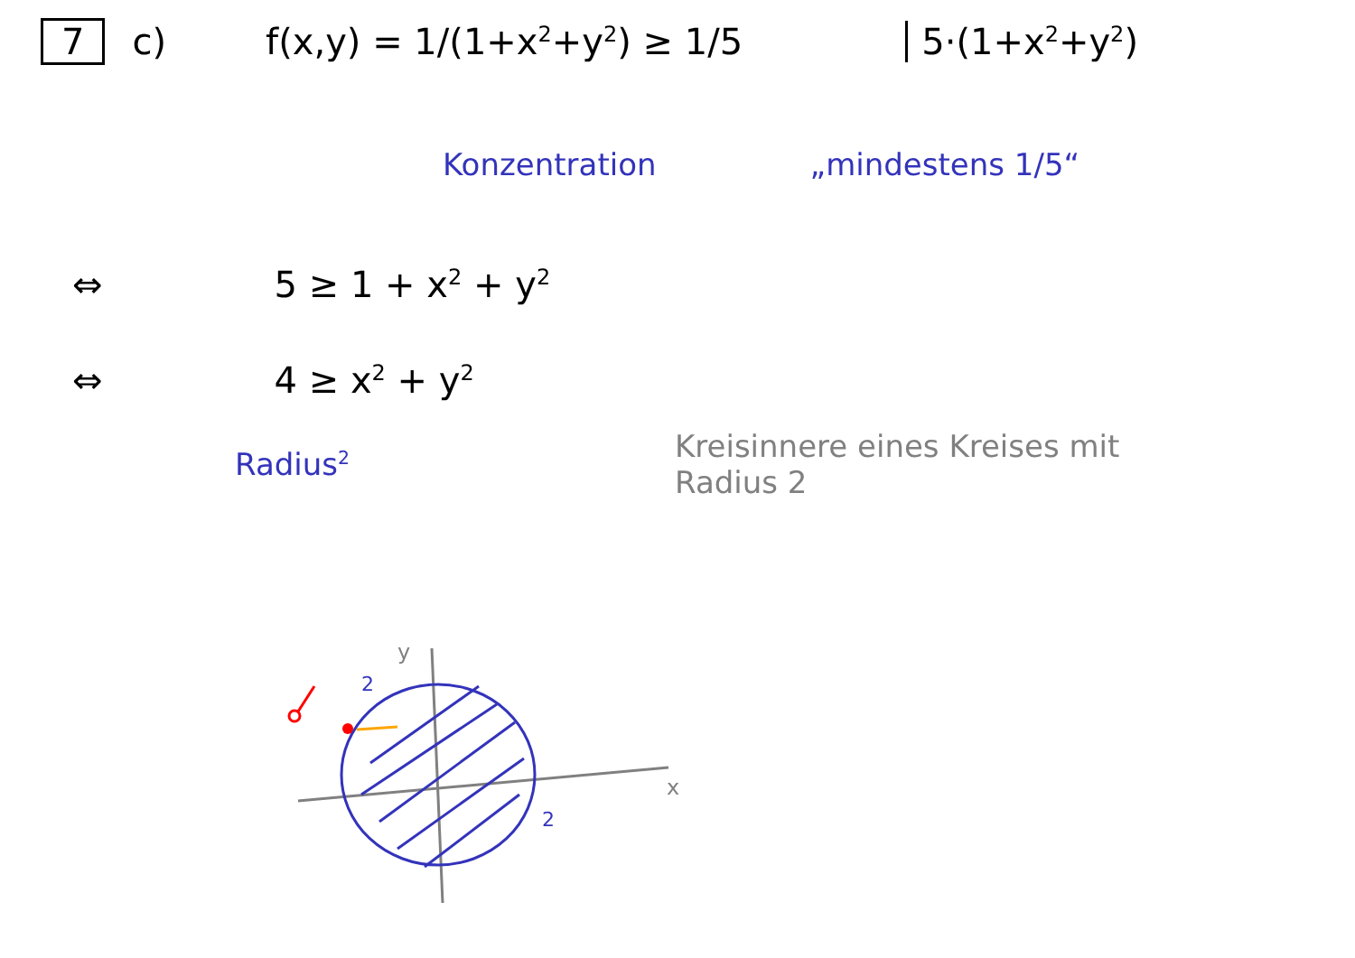7 c) f(x,y) = 1/(1+x<sup>2</sup>+y<sup>2</sup>) ≥ 1/5 5·(1+x<sup>2</sup>+y<sup>2</sup>)
Konzentration „mindestens 1/5“
⇔ 5 ≥ 1 + x<sup>2</sup> + y<sup>2</sup>
⇔ 4 ≥ x<sup>2</sup> + y<sup>2</sup>
Radius<sup>2</sup>
Kreisinnere eines Kreises mit Radius 2
2
2
y
x